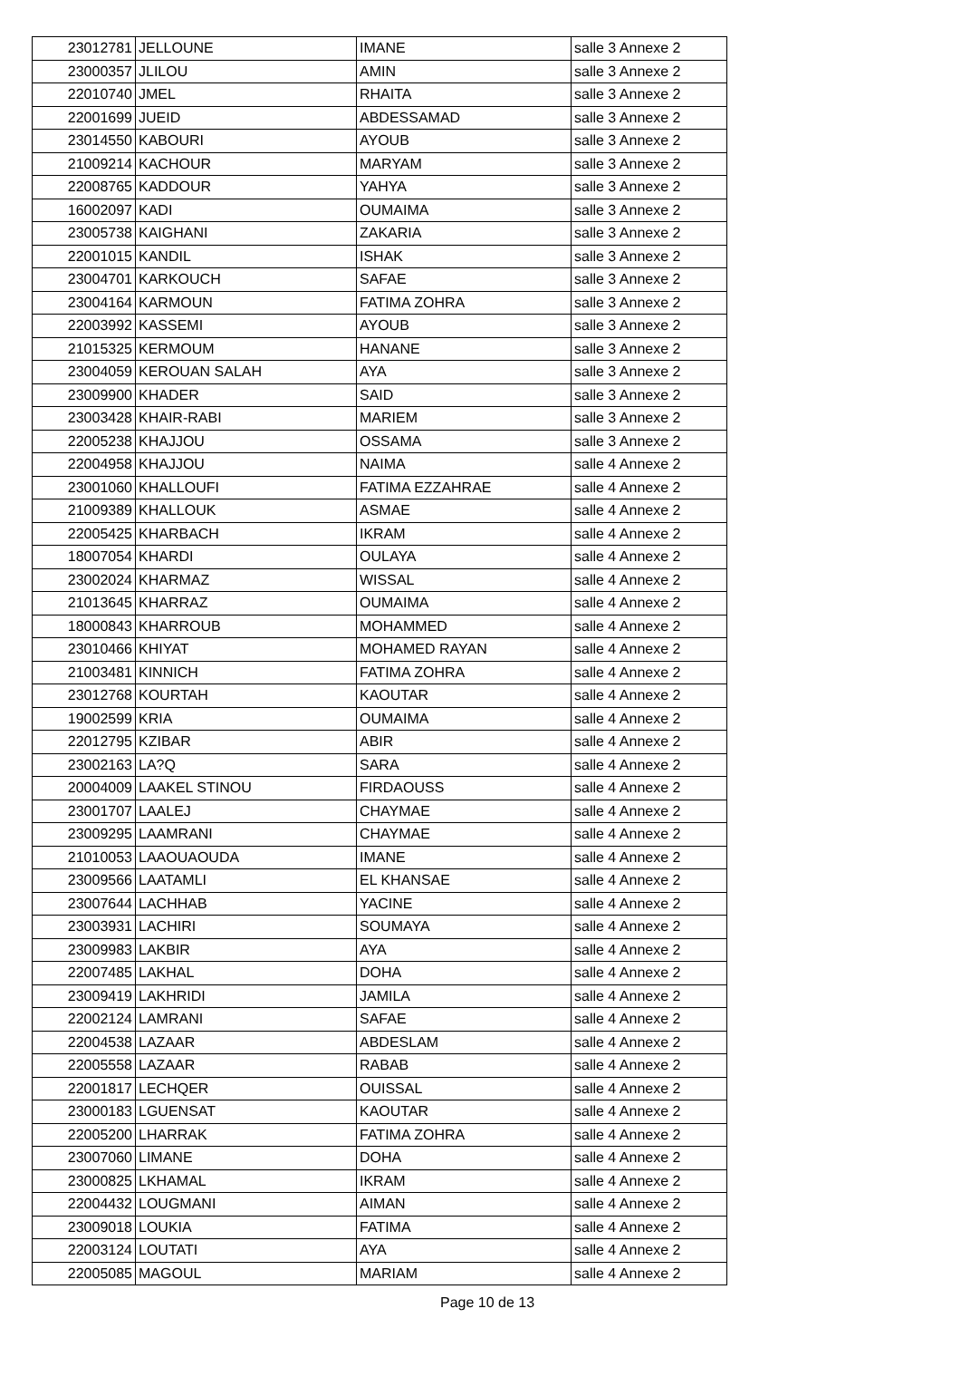| 23012781 | JELLOUNE | IMANE | salle 3 Annexe 2 |
| 23000357 | JLILOU | AMIN | salle 3 Annexe 2 |
| 22010740 | JMEL | RHAITA | salle 3 Annexe 2 |
| 22001699 | JUEID | ABDESSAMAD | salle 3 Annexe 2 |
| 23014550 | KABOURI | AYOUB | salle 3 Annexe 2 |
| 21009214 | KACHOUR | MARYAM | salle 3 Annexe 2 |
| 22008765 | KADDOUR | YAHYA | salle 3 Annexe 2 |
| 16002097 | KADI | OUMAIMA | salle 3 Annexe 2 |
| 23005738 | KAIGHANI | ZAKARIA | salle 3 Annexe 2 |
| 22001015 | KANDIL | ISHAK | salle 3 Annexe 2 |
| 23004701 | KARKOUCH | SAFAE | salle 3 Annexe 2 |
| 23004164 | KARMOUN | FATIMA ZOHRA | salle 3 Annexe 2 |
| 22003992 | KASSEMI | AYOUB | salle 3 Annexe 2 |
| 21015325 | KERMOUM | HANANE | salle 3 Annexe 2 |
| 23004059 | KEROUAN SALAH | AYA | salle 3 Annexe 2 |
| 23009900 | KHADER | SAID | salle 3 Annexe 2 |
| 23003428 | KHAIR-RABI | MARIEM | salle 3 Annexe 2 |
| 22005238 | KHAJJOU | OSSAMA | salle 3 Annexe 2 |
| 22004958 | KHAJJOU | NAIMA | salle 4 Annexe 2 |
| 23001060 | KHALLOUFI | FATIMA EZZAHRAE | salle 4 Annexe 2 |
| 21009389 | KHALLOUK | ASMAE | salle 4 Annexe 2 |
| 22005425 | KHARBACH | IKRAM | salle 4 Annexe 2 |
| 18007054 | KHARDI | OULAYA | salle 4 Annexe 2 |
| 23002024 | KHARMAZ | WISSAL | salle 4 Annexe 2 |
| 21013645 | KHARRAZ | OUMAIMA | salle 4 Annexe 2 |
| 18000843 | KHARROUB | MOHAMMED | salle 4 Annexe 2 |
| 23010466 | KHIYAT | MOHAMED RAYAN | salle 4 Annexe 2 |
| 21003481 | KINNICH | FATIMA ZOHRA | salle 4 Annexe 2 |
| 23012768 | KOURTAH | KAOUTAR | salle 4 Annexe 2 |
| 19002599 | KRIA | OUMAIMA | salle 4 Annexe 2 |
| 22012795 | KZIBAR | ABIR | salle 4 Annexe 2 |
| 23002163 | LA?Q | SARA | salle 4 Annexe 2 |
| 20004009 | LAAKEL STINOU | FIRDAOUSS | salle 4 Annexe 2 |
| 23001707 | LAALEJ | CHAYMAE | salle 4 Annexe 2 |
| 23009295 | LAAMRANI | CHAYMAE | salle 4 Annexe 2 |
| 21010053 | LAAOUAOUDA | IMANE | salle 4 Annexe 2 |
| 23009566 | LAATAMLI | EL KHANSAE | salle 4 Annexe 2 |
| 23007644 | LACHHAB | YACINE | salle 4 Annexe 2 |
| 23003931 | LACHIRI | SOUMAYA | salle 4 Annexe 2 |
| 23009983 | LAKBIR | AYA | salle 4 Annexe 2 |
| 22007485 | LAKHAL | DOHA | salle 4 Annexe 2 |
| 23009419 | LAKHRIDI | JAMILA | salle 4 Annexe 2 |
| 22002124 | LAMRANI | SAFAE | salle 4 Annexe 2 |
| 22004538 | LAZAAR | ABDESLAM | salle 4 Annexe 2 |
| 22005558 | LAZAAR | RABAB | salle 4 Annexe 2 |
| 22001817 | LECHQER | OUISSAL | salle 4 Annexe 2 |
| 23000183 | LGUENSAT | KAOUTAR | salle 4 Annexe 2 |
| 22005200 | LHARRAK | FATIMA ZOHRA | salle 4 Annexe 2 |
| 23007060 | LIMANE | DOHA | salle 4 Annexe 2 |
| 23000825 | LKHAMAL | IKRAM | salle 4 Annexe 2 |
| 22004432 | LOUGMANI | AIMAN | salle 4 Annexe 2 |
| 23009018 | LOUKIA | FATIMA | salle 4 Annexe 2 |
| 22003124 | LOUTATI | AYA | salle 4 Annexe 2 |
| 22005085 | MAGOUL | MARIAM | salle 4 Annexe 2 |
Page 10 de 13